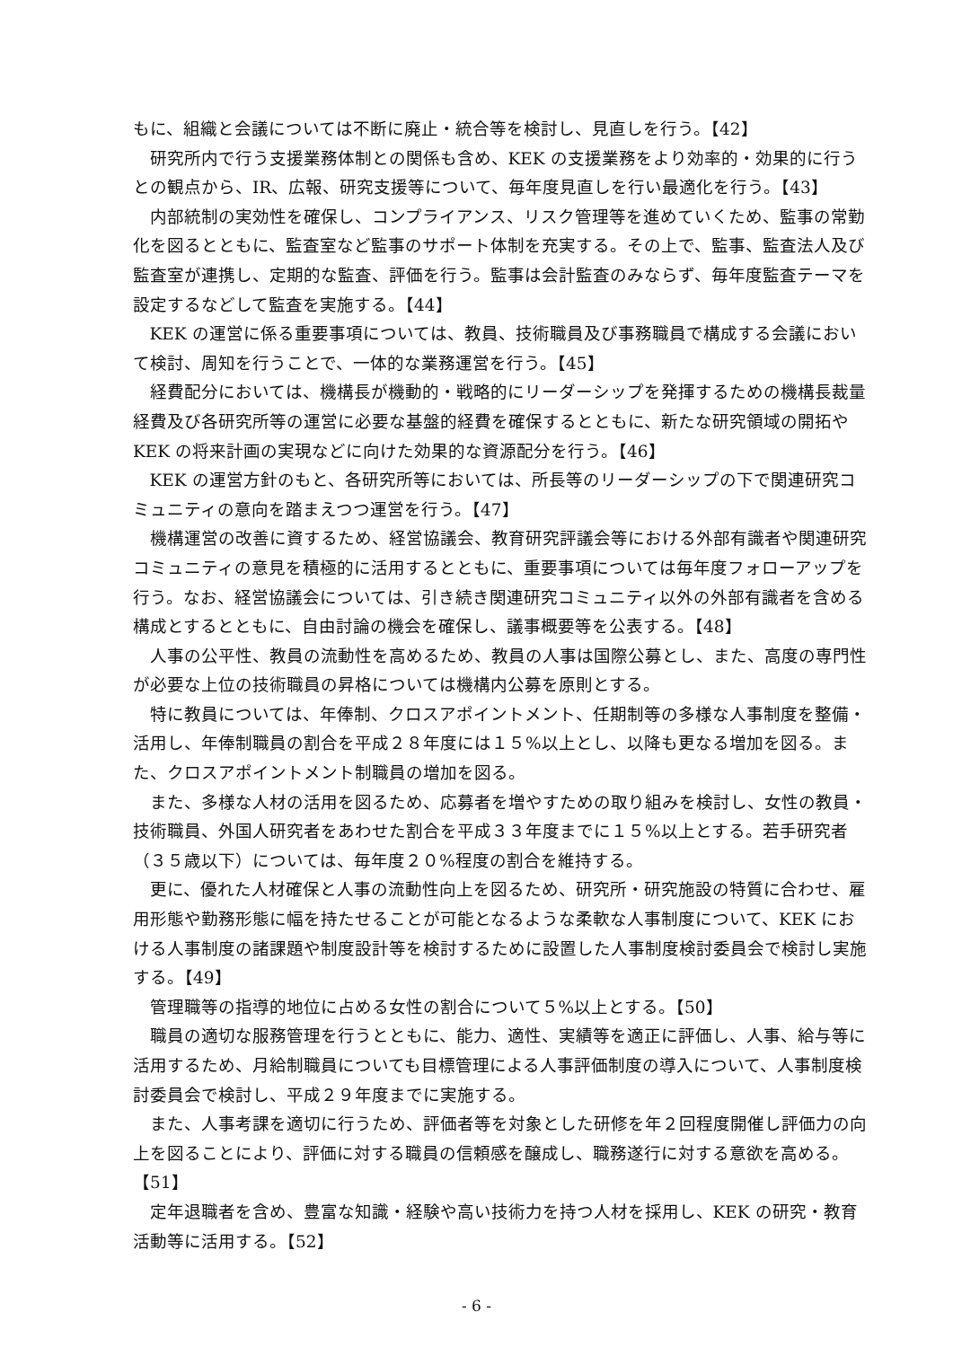もに、組織と会議については不断に廃止・統合等を検討し、見直しを行う。【42】
研究所内で行う支援業務体制との関係も含め、KEK の支援業務をより効率的・効果的に行うとの観点から、IR、広報、研究支援等について、毎年度見直しを行い最適化を行う。【43】
内部統制の実効性を確保し、コンプライアンス、リスク管理等を進めていくため、監事の常勤化を図るとともに、監査室など監事のサポート体制を充実する。その上で、監事、監査法人及び監査室が連携し、定期的な監査、評価を行う。監事は会計監査のみならず、毎年度監査テーマを設定するなどして監査を実施する。【44】
KEK の運営に係る重要事項については、教員、技術職員及び事務職員で構成する会議において検討、周知を行うことで、一体的な業務運営を行う。【45】
経費配分においては、機構長が機動的・戦略的にリーダーシップを発揮するための機構長裁量経費及び各研究所等の運営に必要な基盤的経費を確保するとともに、新たな研究領域の開拓や KEK の将来計画の実現などに向けた効果的な資源配分を行う。【46】
KEK の運営方針のもと、各研究所等においては、所長等のリーダーシップの下で関連研究コミュニティの意向を踏まえつつ運営を行う。【47】
機構運営の改善に資するため、経営協議会、教育研究評議会等における外部有識者や関連研究コミュニティの意見を積極的に活用するとともに、重要事項については毎年度フォローアップを行う。なお、経営協議会については、引き続き関連研究コミュニティ以外の外部有識者を含める構成とするとともに、自由討論の機会を確保し、議事概要等を公表する。【48】
人事の公平性、教員の流動性を高めるため、教員の人事は国際公募とし、また、高度の専門性が必要な上位の技術職員の昇格については機構内公募を原則とする。
特に教員については、年俸制、クロスアポイントメント、任期制等の多様な人事制度を整備・活用し、年俸制職員の割合を平成２８年度には１５%以上とし、以降も更なる増加を図る。また、クロスアポイントメント制職員の増加を図る。
また、多様な人材の活用を図るため、応募者を増やすための取り組みを検討し、女性の教員・技術職員、外国人研究者をあわせた割合を平成３３年度までに１５%以上とする。若手研究者（３５歳以下）については、毎年度２０%程度の割合を維持する。
更に、優れた人材確保と人事の流動性向上を図るため、研究所・研究施設の特質に合わせ、雇用形態や勤務形態に幅を持たせることが可能となるような柔軟な人事制度について、KEK における人事制度の諸課題や制度設計等を検討するために設置した人事制度検討委員会で検討し実施する。【49】
管理職等の指導的地位に占める女性の割合について５%以上とする。【50】
職員の適切な服務管理を行うとともに、能力、適性、実績等を適正に評価し、人事、給与等に活用するため、月給制職員についても目標管理による人事評価制度の導入について、人事制度検討委員会で検討し、平成２９年度までに実施する。
また、人事考課を適切に行うため、評価者等を対象とした研修を年２回程度開催し評価力の向上を図ることにより、評価に対する職員の信頼感を醸成し、職務遂行に対する意欲を高める。【51】
定年退職者を含め、豊富な知識・経験や高い技術力を持つ人材を採用し、KEK の研究・教育活動等に活用する。【52】
- 6 -